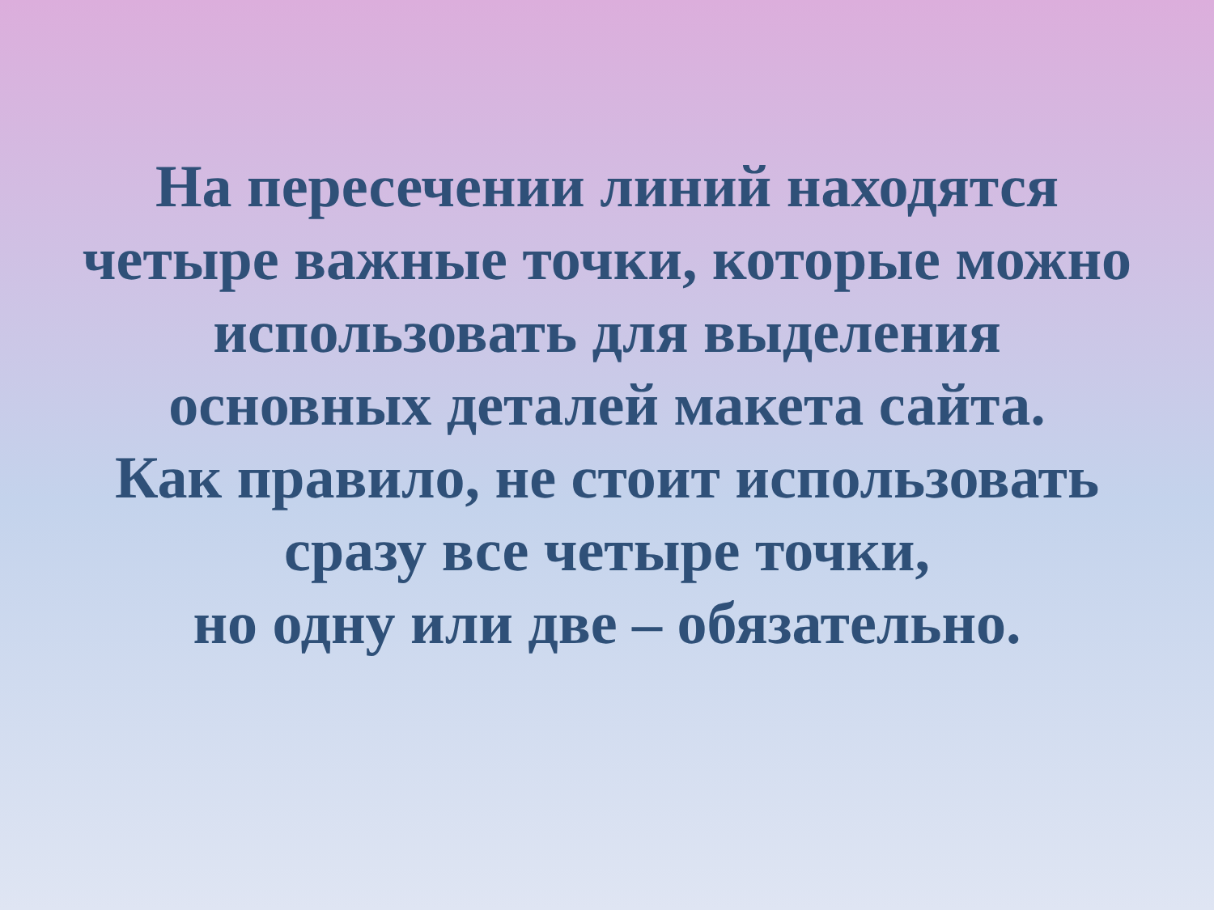На пересечении линий находятся
четыре важные точки, которые можно
использовать для выделения
основных деталей макета сайта.
Как правило, не стоит использовать
сразу все четыре точки,
но одну или две – обязательно.